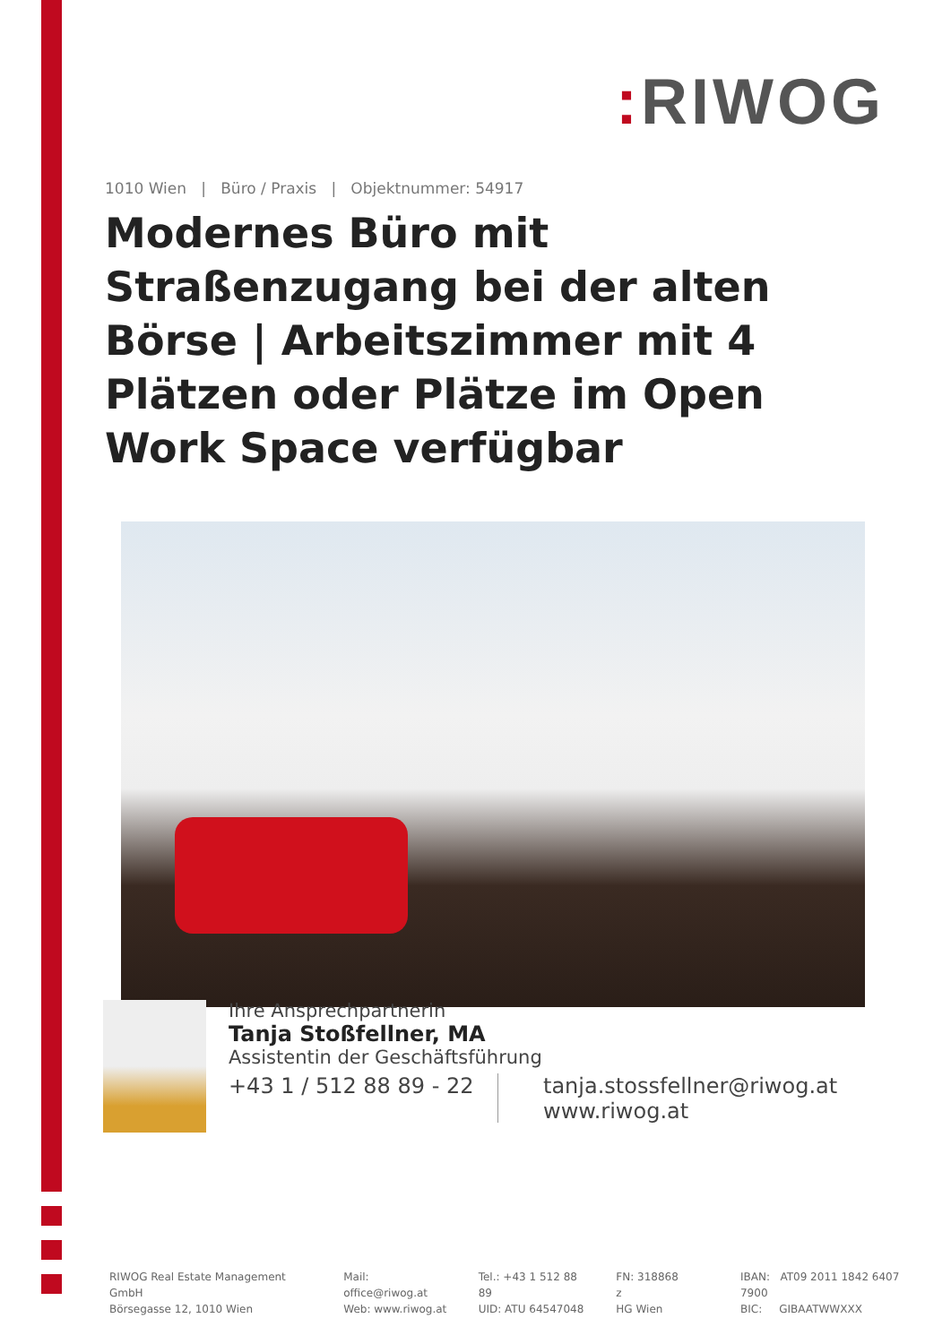: RIWOG
1010 Wien | Büro / Praxis | Objektnummer: 54917
Modernes Büro mit Straßenzugang bei der alten Börse | Arbeitszimmer mit 4 Plätzen oder Plätze im Open Work Space verfügbar
Ihre Ansprechpartnerin
Tanja Stoßfellner, MA
Assistentin der Geschäftsführung
+43 1 / 512 88 89 - 22
tanja.stossfellner@riwog.at
www.riwog.at
RIWOG Real Estate Management GmbH
Börsegasse 12, 1010 Wien
Mail: office@riwog.at
Web: www.riwog.at
Tel.: +43 1 512 88 89
UID: ATU 64547048
FN: 318868 z
HG Wien
IBAN: AT09 2011 1842 6407 7900
BIC: GIBAATWWXXX